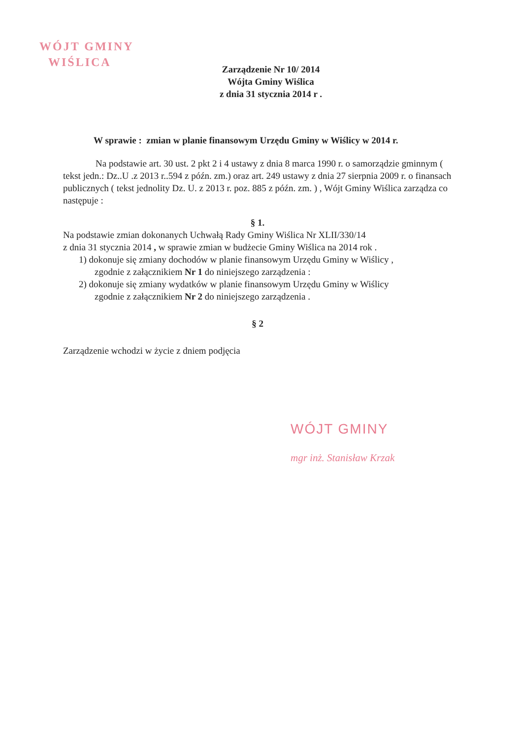WÓJT GMINY
WIŚLICA
Zarządzenie Nr 10/ 2014
Wójta Gminy Wiślica
z dnia 31 stycznia 2014 r .
W sprawie : zmian w planie finansowym Urzędu Gminy w Wiślicy w 2014 r.
Na podstawie art. 30 ust. 2 pkt 2 i 4 ustawy z dnia 8 marca 1990 r. o samorządzie gminnym ( tekst jedn.: Dz..U .z 2013 r..594 z późn. zm.) oraz art. 249 ustawy z dnia 27 sierpnia 2009 r. o finansach publicznych ( tekst jednolity Dz. U. z 2013 r. poz. 885 z późn. zm. ) , Wójt Gminy Wiślica zarządza co następuje :
§ 1.
Na podstawie zmian dokonanych Uchwałą Rady Gminy Wiślica Nr XLII/330/14
z dnia 31 stycznia 2014 , w sprawie zmian w budżecie Gminy Wiślica na 2014 rok .
1) dokonuje się zmiany dochodów w planie finansowym Urzędu Gminy w Wiślicy ,
zgodnie z załącznikiem Nr 1 do niniejszego zarządzenia :
2) dokonuje się zmiany wydatków w planie finansowym Urzędu Gminy w Wiślicy
zgodnie z załącznikiem Nr 2 do niniejszego zarządzenia .
§ 2
Zarządzenie wchodzi w życie z dniem podjęcia
WÓJT GMINY
mgr inż. Stanisław Krzak